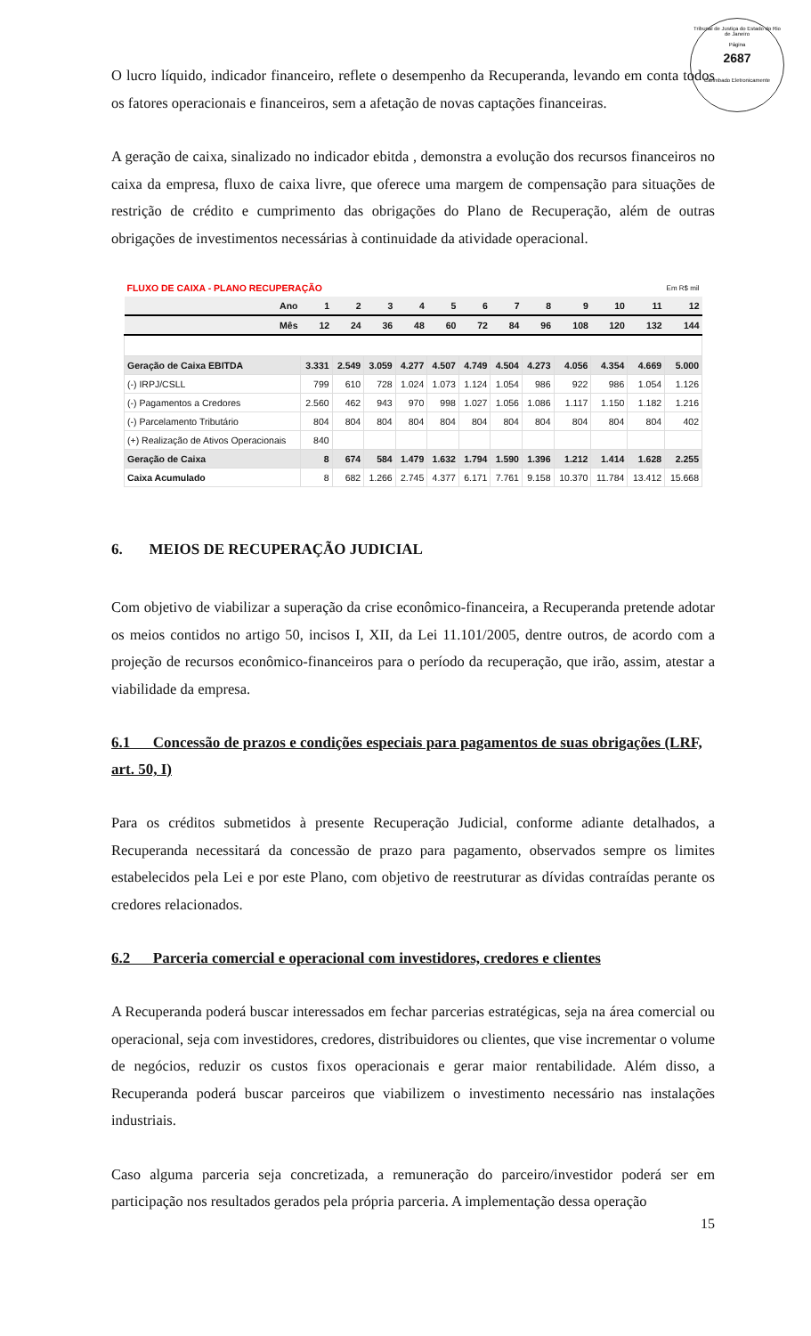Tribunal de Justiça do Estado do Rio de Janeiro
Página
2687
Carimbado Eletronicamente
O lucro líquido, indicador financeiro, reflete o desempenho da Recuperanda, levando em conta todos os fatores operacionais e financeiros, sem a afetação de novas captações financeiras.
A geração de caixa, sinalizado no indicador ebitda , demonstra a evolução dos recursos financeiros no caixa da empresa, fluxo de caixa livre, que oferece uma margem de compensação para situações de restrição de crédito e cumprimento das obrigações do Plano de Recuperação, além de outras obrigações de investimentos necessárias à continuidade da atividade operacional.
| FLUXO DE CAIXA - PLANO RECUPERAÇÃO | | | | | | | Em R$ mil | | | | | |
| Ano | 1 | 2 | 3 | 4 | 5 | 6 | 7 | 8 | 9 | 10 | 11 | 12 |
| Mês | 12 | 24 | 36 | 48 | 60 | 72 | 84 | 96 | 108 | 120 | 132 | 144 |
| Geração de Caixa EBITDA | 3.331 | 2.549 | 3.059 | 4.277 | 4.507 | 4.749 | 4.504 | 4.273 | 4.056 | 4.354 | 4.669 | 5.000 |
| (-) IRPJ/CSLL | 799 | 610 | 728 | 1.024 | 1.073 | 1.124 | 1.054 | 986 | 922 | 986 | 1.054 | 1.126 |
| (-) Pagamentos a Credores | 2.560 | 462 | 943 | 970 | 998 | 1.027 | 1.056 | 1.086 | 1.117 | 1.150 | 1.182 | 1.216 |
| (-) Parcelamento Tributário | 804 | 804 | 804 | 804 | 804 | 804 | 804 | 804 | 804 | 804 | 804 | 402 |
| (+) Realização de Ativos Operacionais | 840 | | | | | | | | | | | |
| Geração de Caixa | 8 | 674 | 584 | 1.479 | 1.632 | 1.794 | 1.590 | 1.396 | 1.212 | 1.414 | 1.628 | 2.255 |
| Caixa Acumulado | 8 | 682 | 1.266 | 2.745 | 4.377 | 6.171 | 7.761 | 9.158 | 10.370 | 11.784 | 13.412 | 15.668 |
6. MEIOS DE RECUPERAÇÃO JUDICIAL
Com objetivo de viabilizar a superação da crise econômico-financeira, a Recuperanda pretende adotar os meios contidos no artigo 50, incisos I, XII, da Lei 11.101/2005, dentre outros, de acordo com a projeção de recursos econômico-financeiros para o período da recuperação, que irão, assim, atestar a viabilidade da empresa.
6.1 Concessão de prazos e condições especiais para pagamentos de suas obrigações (LRF, art. 50, I)
Para os créditos submetidos à presente Recuperação Judicial, conforme adiante detalhados, a Recuperanda necessitará da concessão de prazo para pagamento, observados sempre os limites estabelecidos pela Lei e por este Plano, com objetivo de reestruturar as dívidas contraídas perante os credores relacionados.
6.2 Parceria comercial e operacional com investidores, credores e clientes
A Recuperanda poderá buscar interessados em fechar parcerias estratégicas, seja na área comercial ou operacional, seja com investidores, credores, distribuidores ou clientes, que vise incrementar o volume de negócios, reduzir os custos fixos operacionais e gerar maior rentabilidade. Além disso, a Recuperanda poderá buscar parceiros que viabilizem o investimento necessário nas instalações industriais.
Caso alguma parceria seja concretizada, a remuneração do parceiro/investidor poderá ser em participação nos resultados gerados pela própria parceria. A implementação dessa operação
15